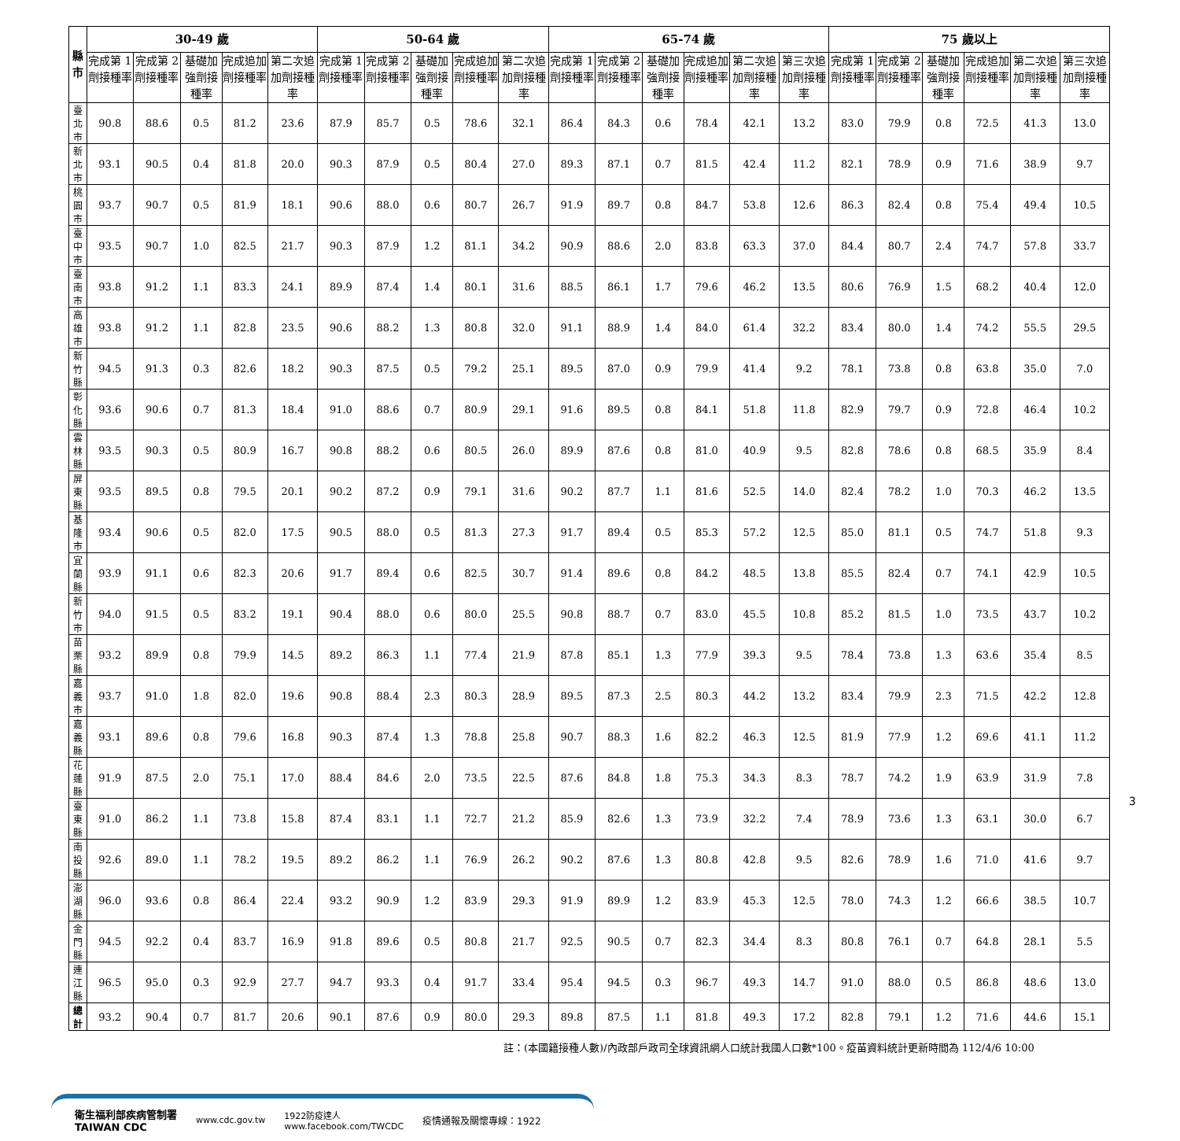| 縣市 | 30-49 歲 | | | | | 50-64 歲 | | | | | 65-74 歲 | | | | | | 75 歲以上 | | | | | |
| --- | --- | --- | --- | --- | --- | --- | --- | --- | --- | --- | --- | --- | --- | --- | --- | --- | --- | --- | --- | --- | --- | --- |
| | 完成第 1 劑接種率 | 完成第 2 劑接種率 | 基礎加強劑接種率 | 完成追加劑接種率 | 第二次追加劑接種率 | 完成第 1 劑接種率 | 完成第 2 劑接種率 | 基礎加強劑接種率 | 完成追加劑接種率 | 第二次追加劑接種率 | 完成第 1 劑接種率 | 完成第 2 劑接種率 | 基礎加強劑接種率 | 完成追加劑接種率 | 第二次追加劑接種率 | 第三次追加劑接種率 | 完成第 1 劑接種率 | 完成第 2 劑接種率 | 基礎加強劑接種率 | 完成追加劑接種率 | 第二次追加劑接種率 | 第三次追加劑接種率 |
| 臺北市 | 90.8 | 88.6 | 0.5 | 81.2 | 23.6 | 87.9 | 85.7 | 0.5 | 78.6 | 32.1 | 86.4 | 84.3 | 0.6 | 78.4 | 42.1 | 13.2 | 83.0 | 79.9 | 0.8 | 72.5 | 41.3 | 13.0 |
| 新北市 | 93.1 | 90.5 | 0.4 | 81.8 | 20.0 | 90.3 | 87.9 | 0.5 | 80.4 | 27.0 | 89.3 | 87.1 | 0.7 | 81.5 | 42.4 | 11.2 | 82.1 | 78.9 | 0.9 | 71.6 | 38.9 | 9.7 |
| 桃園市 | 93.7 | 90.7 | 0.5 | 81.9 | 18.1 | 90.6 | 88.0 | 0.6 | 80.7 | 26.7 | 91.9 | 89.7 | 0.8 | 84.7 | 53.8 | 12.6 | 86.3 | 82.4 | 0.8 | 75.4 | 49.4 | 10.5 |
| 臺中市 | 93.5 | 90.7 | 1.0 | 82.5 | 21.7 | 90.3 | 87.9 | 1.2 | 81.1 | 34.2 | 90.9 | 88.6 | 2.0 | 83.8 | 63.3 | 37.0 | 84.4 | 80.7 | 2.4 | 74.7 | 57.8 | 33.7 |
| 臺南市 | 93.8 | 91.2 | 1.1 | 83.3 | 24.1 | 89.9 | 87.4 | 1.4 | 80.1 | 31.6 | 88.5 | 86.1 | 1.7 | 79.6 | 46.2 | 13.5 | 80.6 | 76.9 | 1.5 | 68.2 | 40.4 | 12.0 |
| 高雄市 | 93.8 | 91.2 | 1.1 | 82.8 | 23.5 | 90.6 | 88.2 | 1.3 | 80.8 | 32.0 | 91.1 | 88.9 | 1.4 | 84.0 | 61.4 | 32.2 | 83.4 | 80.0 | 1.4 | 74.2 | 55.5 | 29.5 |
| 新竹縣 | 94.5 | 91.3 | 0.3 | 82.6 | 18.2 | 90.3 | 87.5 | 0.5 | 79.2 | 25.1 | 89.5 | 87.0 | 0.9 | 79.9 | 41.4 | 9.2 | 78.1 | 73.8 | 0.8 | 63.8 | 35.0 | 7.0 |
| 彰化縣 | 93.6 | 90.6 | 0.7 | 81.3 | 18.4 | 91.0 | 88.6 | 0.7 | 80.9 | 29.1 | 91.6 | 89.5 | 0.8 | 84.1 | 51.8 | 11.8 | 82.9 | 79.7 | 0.9 | 72.8 | 46.4 | 10.2 |
| 雲林縣 | 93.5 | 90.3 | 0.5 | 80.9 | 16.7 | 90.8 | 88.2 | 0.6 | 80.5 | 26.0 | 89.9 | 87.6 | 0.8 | 81.0 | 40.9 | 9.5 | 82.8 | 78.6 | 0.8 | 68.5 | 35.9 | 8.4 |
| 屏東縣 | 93.5 | 89.5 | 0.8 | 79.5 | 20.1 | 90.2 | 87.2 | 0.9 | 79.1 | 31.6 | 90.2 | 87.7 | 1.1 | 81.6 | 52.5 | 14.0 | 82.4 | 78.2 | 1.0 | 70.3 | 46.2 | 13.5 |
| 基隆市 | 93.4 | 90.6 | 0.5 | 82.0 | 17.5 | 90.5 | 88.0 | 0.5 | 81.3 | 27.3 | 91.7 | 89.4 | 0.5 | 85.3 | 57.2 | 12.5 | 85.0 | 81.1 | 0.5 | 74.7 | 51.8 | 9.3 |
| 宜蘭縣 | 93.9 | 91.1 | 0.6 | 82.3 | 20.6 | 91.7 | 89.4 | 0.6 | 82.5 | 30.7 | 91.4 | 89.6 | 0.8 | 84.2 | 48.5 | 13.8 | 85.5 | 82.4 | 0.7 | 74.1 | 42.9 | 10.5 |
| 新竹市 | 94.0 | 91.5 | 0.5 | 83.2 | 19.1 | 90.4 | 88.0 | 0.6 | 80.0 | 25.5 | 90.8 | 88.7 | 0.7 | 83.0 | 45.5 | 10.8 | 85.2 | 81.5 | 1.0 | 73.5 | 43.7 | 10.2 |
| 苗栗縣 | 93.2 | 89.9 | 0.8 | 79.9 | 14.5 | 89.2 | 86.3 | 1.1 | 77.4 | 21.9 | 87.8 | 85.1 | 1.3 | 77.9 | 39.3 | 9.5 | 78.4 | 73.8 | 1.3 | 63.6 | 35.4 | 8.5 |
| 嘉義市 | 93.7 | 91.0 | 1.8 | 82.0 | 19.6 | 90.8 | 88.4 | 2.3 | 80.3 | 28.9 | 89.5 | 87.3 | 2.5 | 80.3 | 44.2 | 13.2 | 83.4 | 79.9 | 2.3 | 71.5 | 42.2 | 12.8 |
| 嘉義縣 | 93.1 | 89.6 | 0.8 | 79.6 | 16.8 | 90.3 | 87.4 | 1.3 | 78.8 | 25.8 | 90.7 | 88.3 | 1.6 | 82.2 | 46.3 | 12.5 | 81.9 | 77.9 | 1.2 | 69.6 | 41.1 | 11.2 |
| 花蓮縣 | 91.9 | 87.5 | 2.0 | 75.1 | 17.0 | 88.4 | 84.6 | 2.0 | 73.5 | 22.5 | 87.6 | 84.8 | 1.8 | 75.3 | 34.3 | 8.3 | 78.7 | 74.2 | 1.9 | 63.9 | 31.9 | 7.8 |
| 臺東縣 | 91.0 | 86.2 | 1.1 | 73.8 | 15.8 | 87.4 | 83.1 | 1.1 | 72.7 | 21.2 | 85.9 | 82.6 | 1.3 | 73.9 | 32.2 | 7.4 | 78.9 | 73.6 | 1.3 | 63.1 | 30.0 | 6.7 |
| 南投縣 | 92.6 | 89.0 | 1.1 | 78.2 | 19.5 | 89.2 | 86.2 | 1.1 | 76.9 | 26.2 | 90.2 | 87.6 | 1.3 | 80.8 | 42.8 | 9.5 | 82.6 | 78.9 | 1.6 | 71.0 | 41.6 | 9.7 |
| 澎湖縣 | 96.0 | 93.6 | 0.8 | 86.4 | 22.4 | 93.2 | 90.9 | 1.2 | 83.9 | 29.3 | 91.9 | 89.9 | 1.2 | 83.9 | 45.3 | 12.5 | 78.0 | 74.3 | 1.2 | 66.6 | 38.5 | 10.7 |
| 金門縣 | 94.5 | 92.2 | 0.4 | 83.7 | 16.9 | 91.8 | 89.6 | 0.5 | 80.8 | 21.7 | 92.5 | 90.5 | 0.7 | 82.3 | 34.4 | 8.3 | 80.8 | 76.1 | 0.7 | 64.8 | 28.1 | 5.5 |
| 連江縣 | 96.5 | 95.0 | 0.3 | 92.9 | 27.7 | 94.7 | 93.3 | 0.4 | 91.7 | 33.4 | 95.4 | 94.5 | 0.3 | 96.7 | 49.3 | 14.7 | 91.0 | 88.0 | 0.5 | 86.8 | 48.6 | 13.0 |
| 總計 | 93.2 | 90.4 | 0.7 | 81.7 | 20.6 | 90.1 | 87.6 | 0.9 | 80.0 | 29.3 | 89.8 | 87.5 | 1.1 | 81.8 | 49.3 | 17.2 | 82.8 | 79.1 | 1.2 | 71.6 | 44.6 | 15.1 |
註：(本國籍接種人數)/內政部戶政司全球資訊網人口統計我國人口數*100。疫苗資料統計更新時間為 112/4/6 10:00
衛生福利部疾病管制署
TAIWAN CDC www.cdc.gov.tw 1922防疫達人
www.facebook.com/TWCDC 疫情通報及關懷專線：1922
3